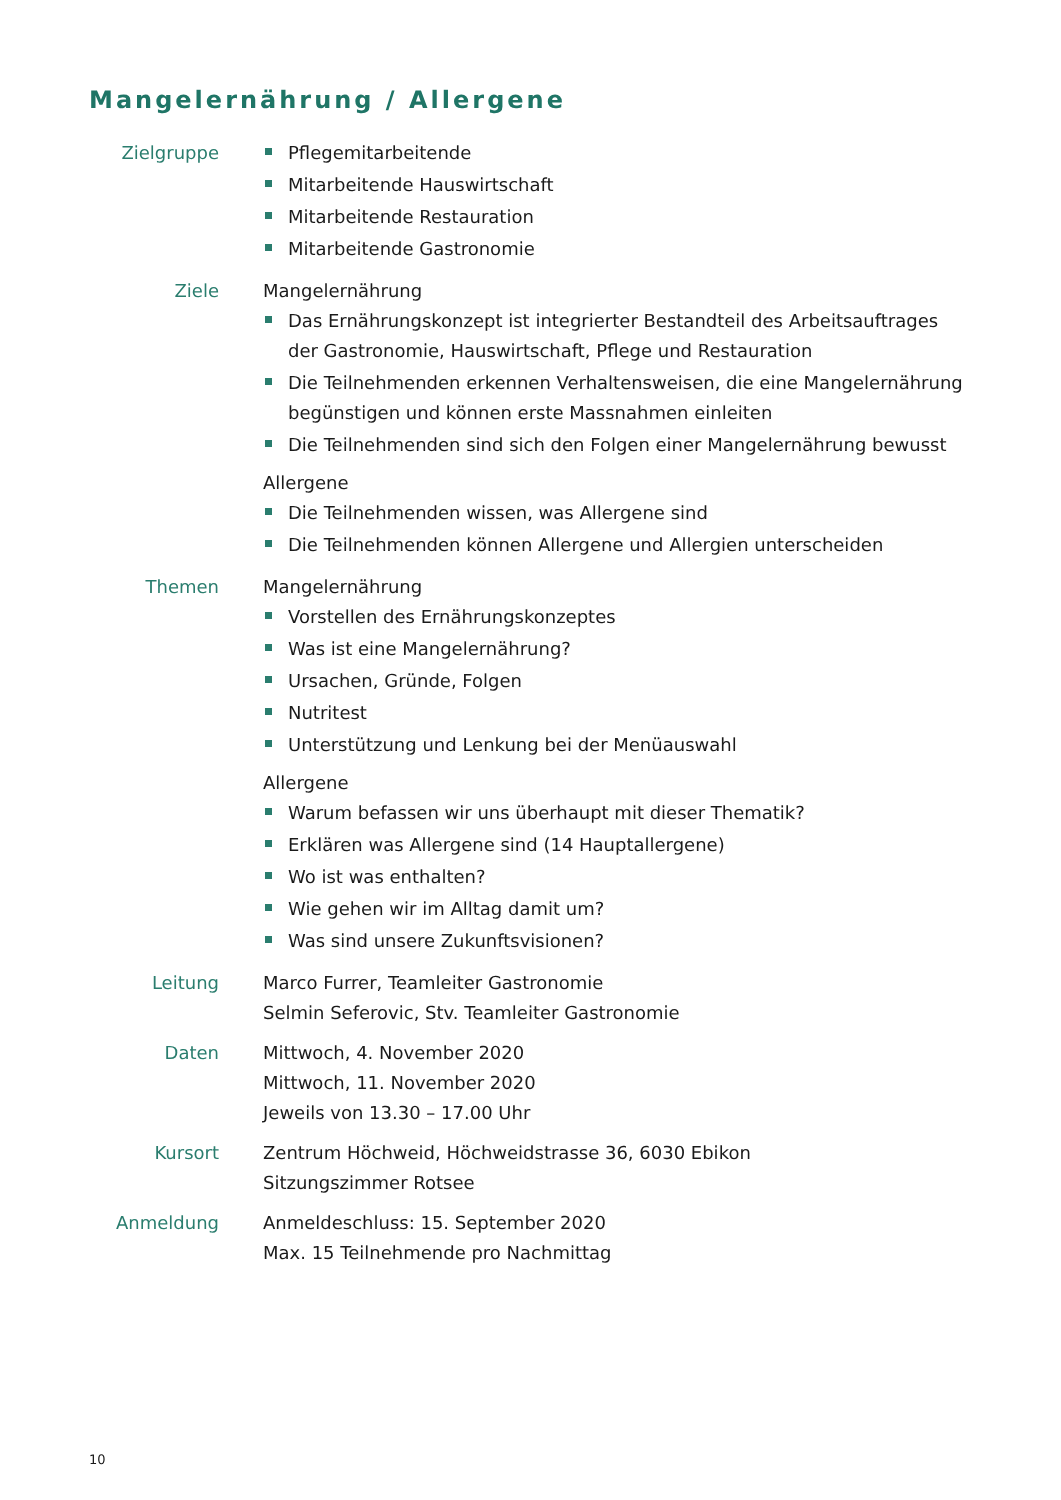Mangelernährung / Allergene
Zielgruppe Pflegemitarbeitende
Mitarbeitende Hauswirtschaft
Mitarbeitende Restauration
Mitarbeitende Gastronomie
Ziele Mangelernährung
Das Ernährungskonzept ist integrierter Bestandteil des Arbeitsauftrages der Gastronomie, Hauswirtschaft, Pflege und Restauration
Die Teilnehmenden erkennen Verhaltensweisen, die eine Mangelernährung begünstigen und können erste Massnahmen einleiten
Die Teilnehmenden sind sich den Folgen einer Mangelernährung bewusst
Allergene
Die Teilnehmenden wissen, was Allergene sind
Die Teilnehmenden können Allergene und Allergien unterscheiden
Themen Mangelernährung
Vorstellen des Ernährungskonzeptes
Was ist eine Mangelernährung?
Ursachen, Gründe, Folgen
Nutritest
Unterstützung und Lenkung bei der Menüauswahl
Allergene
Warum befassen wir uns überhaupt mit dieser Thematik?
Erklären was Allergene sind (14 Hauptallergene)
Wo ist was enthalten?
Wie gehen wir im Alltag damit um?
Was sind unsere Zukunftsvisionen?
Leitung Marco Furrer, Teamleiter Gastronomie
Selmin Seferovic, Stv. Teamleiter Gastronomie
Daten Mittwoch, 4. November 2020
Mittwoch, 11. November 2020
Jeweils von 13.30 – 17.00 Uhr
Kursort Zentrum Höchweid, Höchweidstrasse 36, 6030 Ebikon
Sitzungszimmer Rotsee
Anmeldung Anmeldeschluss: 15. September 2020
Max. 15 Teilnehmende pro Nachmittag
10